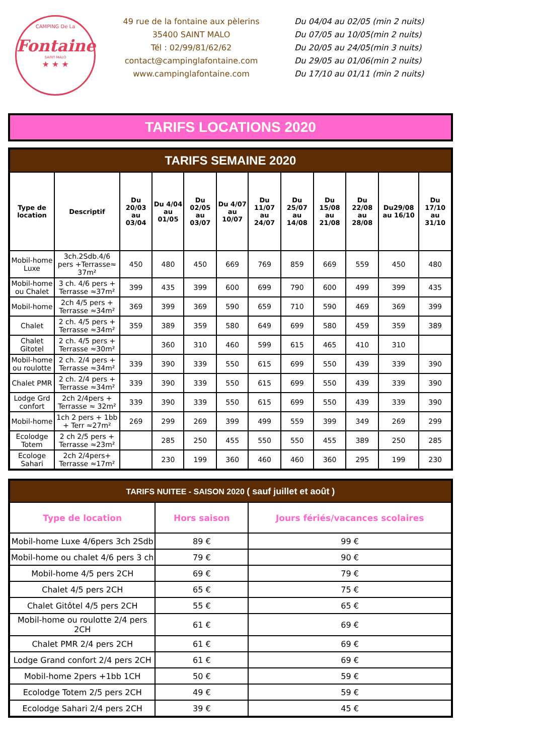CAMPING De La
Fontaine
SAINT-MALO
★ ★ ★
49 rue de la fontaine aux pèlerins
35400 SAINT MALO
Tél : 02/99/81/62/62
contact@campinglafontaine.com
www.campinglafontaine.com
Du 04/04 au 02/05 (min 2 nuits)
Du 07/05 au 10/05(min 2 nuits)
Du 20/05 au 24/05(min 3 nuits)
Du 29/05 au 01/06(min 2 nuits)
Du 17/10 au 01/11 (min 2 nuits)
TARIFS LOCATIONS 2020
| TARIFS SEMAINE 2020 | | | | | | | | | | | |
| Type de location | Descriptif | Du 20/03 au 03/04 | Du 4/04 au 01/05 | Du 02/05 au 03/07 | Du 4/07 au 10/07 | Du 11/07 au 24/07 | Du 25/07 au 14/08 | Du 15/08 au 21/08 | Du 22/08 au 28/08 | Du29/08 au 16/10 | Du 17/10 au 31/10 |
| Mobil-home Luxe | 3ch.2Sdb.4/6 pers +Terrasse≈ 37m² | 450 | 480 | 450 | 669 | 769 | 859 | 669 | 559 | 450 | 480 |
| Mobil-home ou Chalet | 3 ch. 4/6 pers + Terrasse ≈37m² | 399 | 435 | 399 | 600 | 699 | 790 | 600 | 499 | 399 | 435 |
| Mobil-home | 2ch 4/5 pers + Terrasse ≈34m² | 369 | 399 | 369 | 590 | 659 | 710 | 590 | 469 | 369 | 399 |
| Chalet | 2 ch. 4/5 pers + Terrasse ≈34m² | 359 | 389 | 359 | 580 | 649 | 699 | 580 | 459 | 359 | 389 |
| Chalet Gitotel | 2 ch. 4/5 pers + Terrasse ≈30m² | | 360 | 310 | 460 | 599 | 615 | 465 | 410 | 310 | |
| Mobil-home ou roulotte | 2 ch. 2/4 pers + Terrasse ≈34m² | 339 | 390 | 339 | 550 | 615 | 699 | 550 | 439 | 339 | 390 |
| Chalet PMR | 2 ch. 2/4 pers + Terrasse ≈34m² | 339 | 390 | 339 | 550 | 615 | 699 | 550 | 439 | 339 | 390 |
| Lodge Grd confort | 2ch 2/4pers + Terrasse ≈ 32m² | 339 | 390 | 339 | 550 | 615 | 699 | 550 | 439 | 339 | 390 |
| Mobil-home | 1ch 2 pers + 1bb + Terr ≈27m² | 269 | 299 | 269 | 399 | 499 | 559 | 399 | 349 | 269 | 299 |
| Ecolodge Totem | 2 ch 2/5 pers + Terrasse ≈23m² | | 285 | 250 | 455 | 550 | 550 | 455 | 389 | 250 | 285 |
| Ecologe Sahari | 2ch 2/4pers+ Terrasse ≈17m² | | 230 | 199 | 360 | 460 | 460 | 360 | 295 | 199 | 230 |
| TARIFS NUITEE - SAISON 2020 ( sauf juillet et août ) | | |
| Type de location | Hors saison | Jours fériés/vacances scolaires |
| Mobil-home Luxe 4/6pers 3ch 2Sdb | 89 € | 99 € |
| Mobil-home ou chalet 4/6 pers 3 ch | 79 € | 90 € |
| Mobil-home 4/5 pers 2CH | 69 € | 79 € |
| Chalet 4/5 pers 2CH | 65 € | 75 € |
| Chalet Gitôtel 4/5 pers 2CH | 55 € | 65 € |
| Mobil-home ou roulotte 2/4 pers 2CH | 61 € | 69 € |
| Chalet PMR 2/4 pers 2CH | 61 € | 69 € |
| Lodge Grand confort 2/4 pers 2CH | 61 € | 69 € |
| Mobil-home 2pers +1bb 1CH | 50 € | 59 € |
| Ecolodge Totem 2/5 pers 2CH | 49 € | 59 € |
| Ecolodge Sahari 2/4 pers 2CH | 39 € | 45 € |